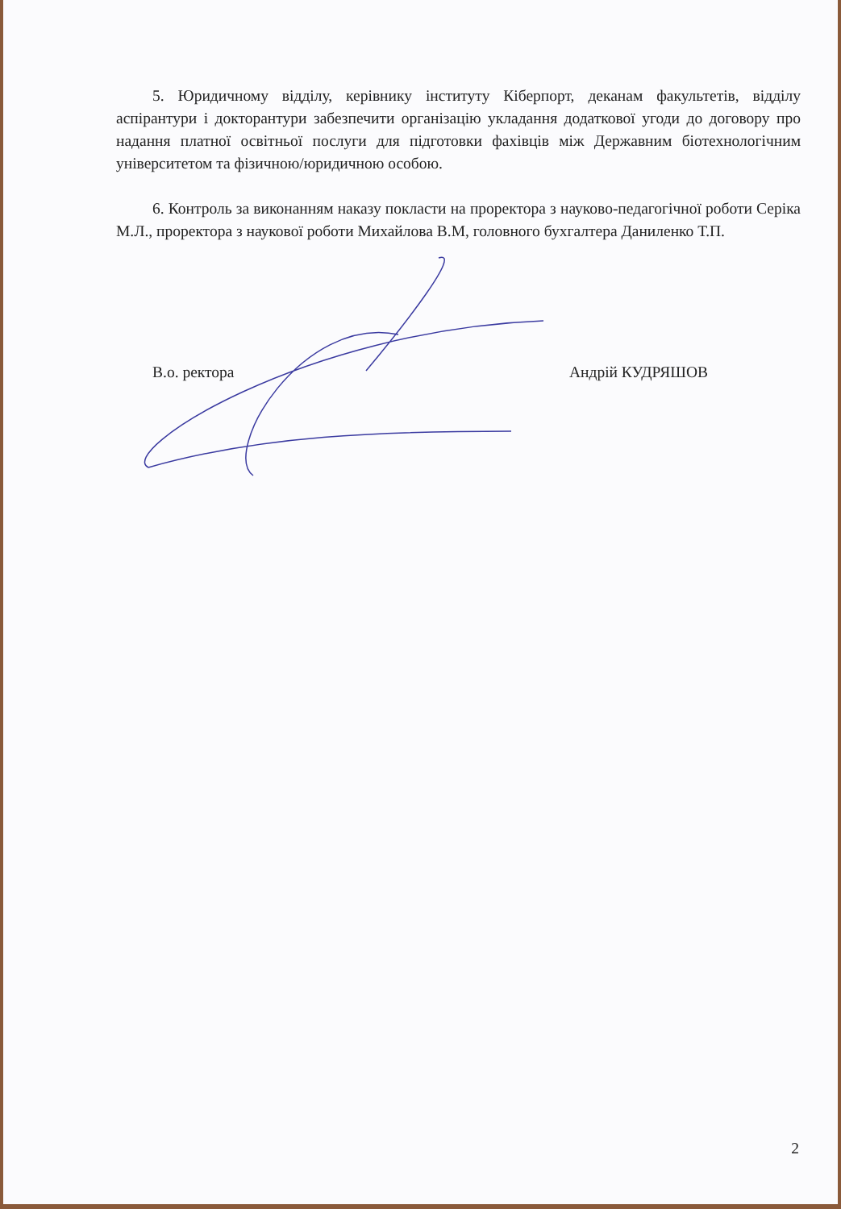5. Юридичному відділу, керівнику інституту Кіберпорт, деканам факультетів, відділу аспірантури і докторантури забезпечити організацію укладання додаткової угоди до договору про надання платної освітньої послуги для підготовки фахівців між Державним біотехнологічним університетом та фізичною/юридичною особою.
6. Контроль за виконанням наказу покласти на проректора з науково-педагогічної роботи Серіка М.Л., проректора з наукової роботи Михайлова В.М, головного бухгалтера Даниленко Т.П.
В.о. ректора Андрій КУДРЯШОВ
2